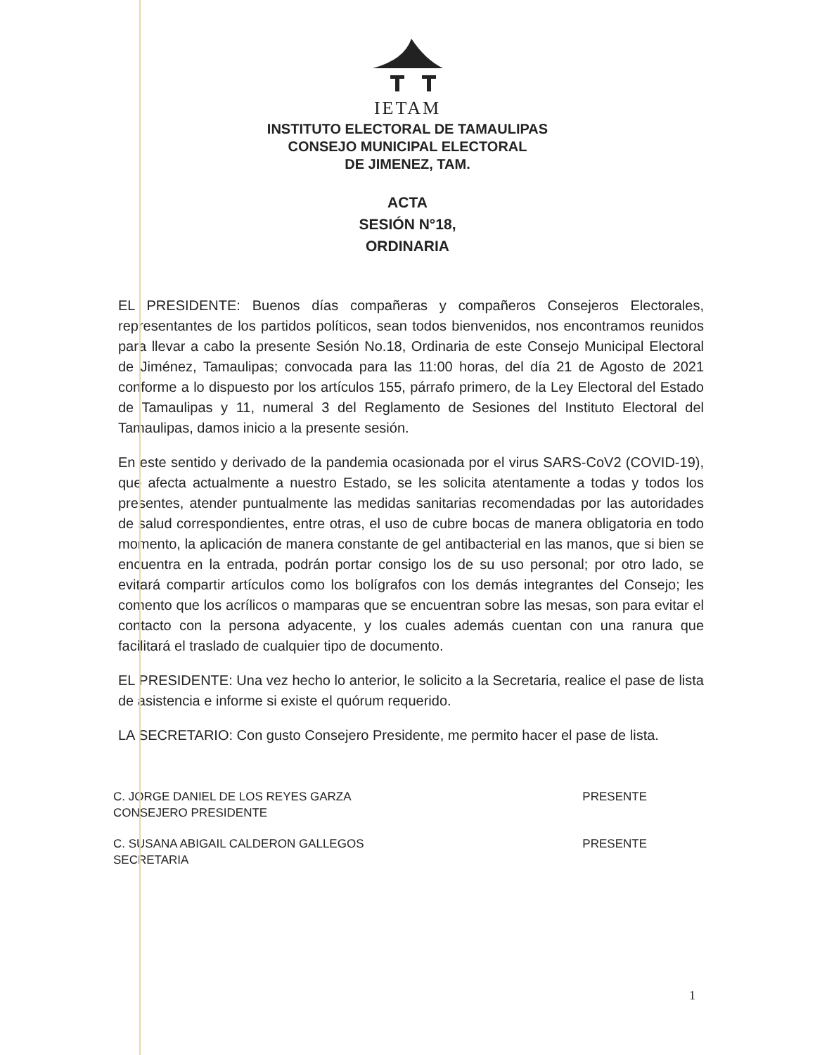IETAM
INSTITUTO ELECTORAL DE TAMAULIPAS
CONSEJO MUNICIPAL ELECTORAL
DE JIMENEZ, TAM.
ACTA
SESIÓN N°18,
ORDINARIA
EL PRESIDENTE: Buenos días compañeras y compañeros Consejeros Electorales, representantes de los partidos políticos, sean todos bienvenidos, nos encontramos reunidos para llevar a cabo la presente Sesión No.18, Ordinaria de este Consejo Municipal Electoral de Jiménez, Tamaulipas; convocada para las 11:00 horas, del día 21 de Agosto de 2021 conforme a lo dispuesto por los artículos 155, párrafo primero, de la Ley Electoral del Estado de Tamaulipas y 11, numeral 3 del Reglamento de Sesiones del Instituto Electoral del Tamaulipas, damos inicio a la presente sesión.
En este sentido y derivado de la pandemia ocasionada por el virus SARS-CoV2 (COVID-19), que afecta actualmente a nuestro Estado, se les solicita atentamente a todas y todos los presentes, atender puntualmente las medidas sanitarias recomendadas por las autoridades de salud correspondientes, entre otras, el uso de cubre bocas de manera obligatoria en todo momento, la aplicación de manera constante de gel antibacterial en las manos, que si bien se encuentra en la entrada, podrán portar consigo los de su uso personal; por otro lado, se evitará compartir artículos como los bolígrafos con los demás integrantes del Consejo; les comento que los acrílicos o mamparas que se encuentran sobre las mesas, son para evitar el contacto con la persona adyacente, y los cuales además cuentan con una ranura que facilitará el traslado de cualquier tipo de documento.
EL PRESIDENTE: Una vez hecho lo anterior, le solicito a la Secretaria, realice el pase de lista de asistencia e informe si existe el quórum requerido.
LA SECRETARIO: Con gusto Consejero Presidente, me permito hacer el pase de lista.
| C. JORGE DANIEL DE LOS REYES GARZA CONSEJERO PRESIDENTE | PRESENTE |
| C. SUSANA ABIGAIL CALDERON GALLEGOS SECRETARIA | PRESENTE |
1